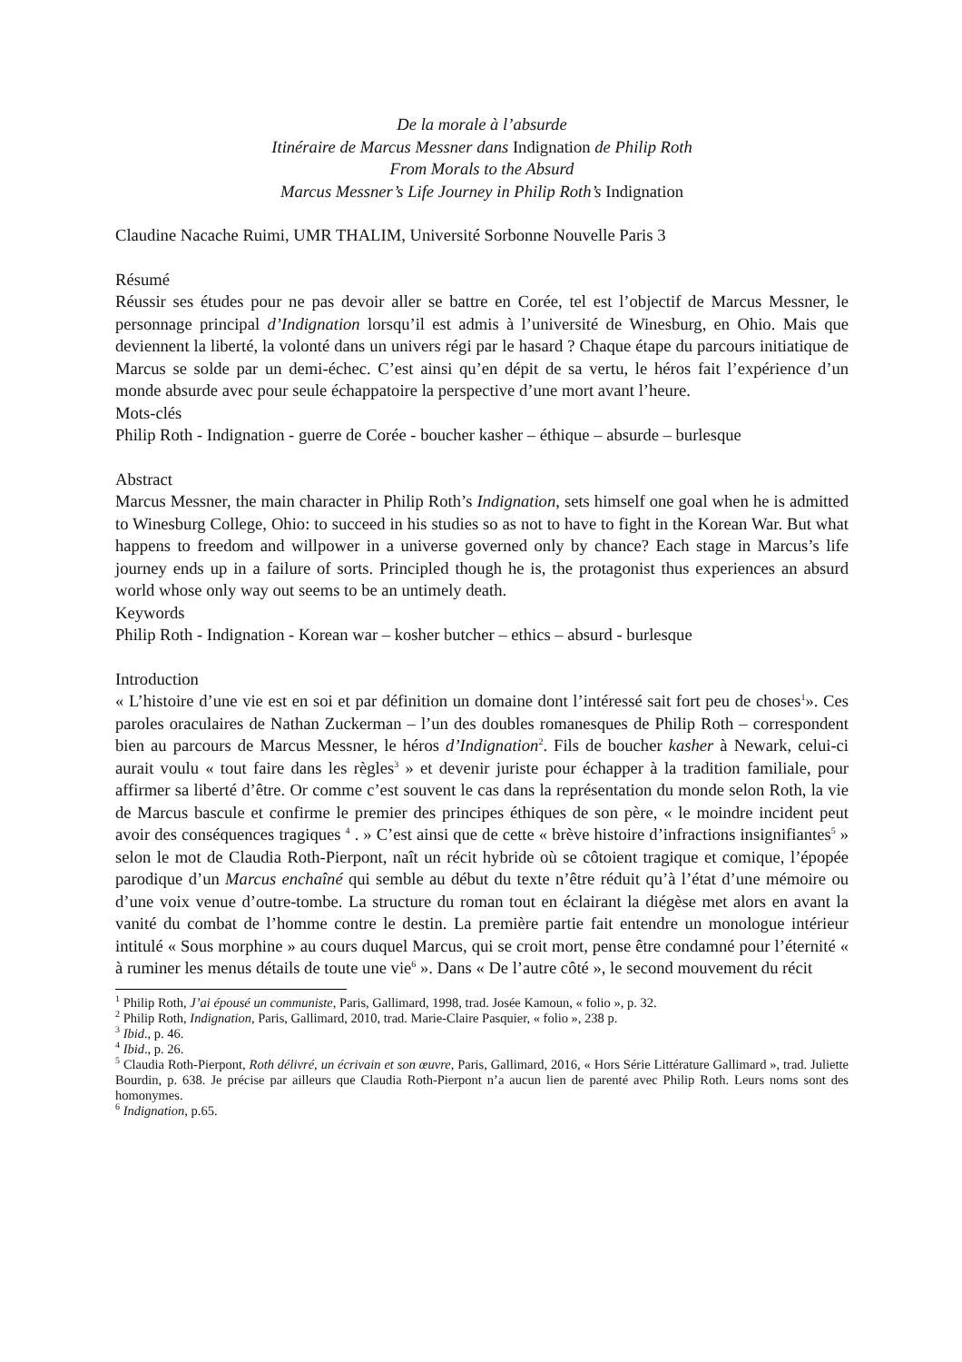De la morale à l’absurde
Itinéraire de Marcus Messner dans Indignation de Philip Roth
From Morals to the Absurd
Marcus Messner’s Life Journey in Philip Roth’s Indignation
Claudine Nacache Ruimi, UMR THALIM, Université Sorbonne Nouvelle Paris 3
Résumé
Réussir ses études pour ne pas devoir aller se battre en Corée, tel est l’objectif de Marcus Messner, le personnage principal d’Indignation lorsqu’il est admis à l’université de Winesburg, en Ohio. Mais que deviennent la liberté, la volonté dans un univers régi par le hasard ? Chaque étape du parcours initiatique de Marcus se solde par un demi-échec. C’est ainsi qu’en dépit de sa vertu, le héros fait l’expérience d’un monde absurde avec pour seule échappatoire la perspective d’une mort avant l’heure.
Mots-clés
Philip Roth - Indignation - guerre de Corée - boucher kasher – éthique – absurde – burlesque
Abstract
Marcus Messner, the main character in Philip Roth’s Indignation, sets himself one goal when he is admitted to Winesburg College, Ohio: to succeed in his studies so as not to have to fight in the Korean War. But what happens to freedom and willpower in a universe governed only by chance? Each stage in Marcus’s life journey ends up in a failure of sorts. Principled though he is, the protagonist thus experiences an absurd world whose only way out seems to be an untimely death.
Keywords
Philip Roth - Indignation - Korean war – kosher butcher – ethics – absurd - burlesque
Introduction
« L’histoire d’une vie est en soi et par définition un domaine dont l’intéressé sait fort peu de choses<sup>1</sup>». Ces paroles oraculaires de Nathan Zuckerman – l’un des doubles romanesques de Philip Roth – correspondent bien au parcours de Marcus Messner, le héros d’Indignation<sup>2</sup>. Fils de boucher kasher à Newark, celui-ci aurait voulu « tout faire dans les règles<sup>3</sup> » et devenir juriste pour échapper à la tradition familiale, pour affirmer sa liberté d’être. Or comme c’est souvent le cas dans la représentation du monde selon Roth, la vie de Marcus bascule et confirme le premier des principes éthiques de son père, « le moindre incident peut avoir des conséquences tragiques <sup>4</sup> . » C’est ainsi que de cette « brève histoire d’infractions insignifiantes<sup>5</sup> » selon le mot de Claudia Roth-Pierpont, naît un récit hybride où se côtoient tragique et comique, l’épopée parodique d’un Marcus enchaîné qui semble au début du texte n’être réduit qu’à l’état d’une mémoire ou d’une voix venue d’outre-tombe. La structure du roman tout en éclairant la diégèse met alors en avant la vanité du combat de l’homme contre le destin. La première partie fait entendre un monologue intérieur intitulé « Sous morphine » au cours duquel Marcus, qui se croit mort, pense être condamné pour l’éternité « à ruminer les menus détails de toute une vie<sup>6</sup> ». Dans « De l’autre côté », le second mouvement du récit
<sup>1</sup> Philip Roth, J’ai épousé un communiste, Paris, Gallimard, 1998, trad. Josée Kamoun, « folio », p. 32.
<sup>2</sup> Philip Roth, Indignation, Paris, Gallimard, 2010, trad. Marie-Claire Pasquier, « folio », 238 p.
<sup>3</sup> Ibid., p. 46.
<sup>4</sup> Ibid., p. 26.
<sup>5</sup> Claudia Roth-Pierpont, Roth délivré, un écrivain et son œuvre, Paris, Gallimard, 2016, « Hors Série Littérature Gallimard », trad. Juliette Bourdin, p. 638. Je précise par ailleurs que Claudia Roth-Pierpont n’a aucun lien de parenté avec Philip Roth. Leurs noms sont des homonymes.
<sup>6</sup> Indignation, p.65.